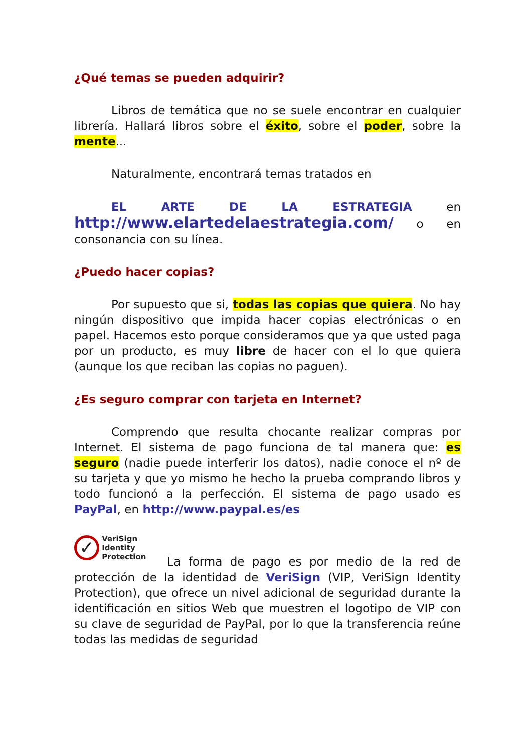¿Qué temas se pueden adquirir?
Libros de temática que no se suele encontrar en cualquier librería. Hallará libros sobre el éxito, sobre el poder, sobre la mente...
Naturalmente, encontrará temas tratados en
EL ARTE DE LA ESTRATEGIA en http://www.elartedelaestrategia.com/ o en consonancia con su línea.
¿Puedo hacer copias?
Por supuesto que si, todas las copias que quiera. No hay ningún dispositivo que impida hacer copias electrónicas o en papel. Hacemos esto porque consideramos que ya que usted paga por un producto, es muy libre de hacer con el lo que quiera (aunque los que reciban las copias no paguen).
¿Es seguro comprar con tarjeta en Internet?
Comprendo que resulta chocante realizar compras por Internet. El sistema de pago funciona de tal manera que: es seguro (nadie puede interferir los datos), nadie conoce el nº de su tarjeta y que yo mismo he hecho la prueba comprando libros y todo funcionó a la perfección. El sistema de pago usado es PayPal, en http://www.paypal.es/es
✓ VeriSign
Identity
Protection La forma de pago es por medio de la red de protección de la identidad de VeriSign (VIP, VeriSign Identity Protection), que ofrece un nivel adicional de seguridad durante la identificación en sitios Web que muestren el logotipo de VIP con su clave de seguridad de PayPal, por lo que la transferencia reúne todas las medidas de seguridad